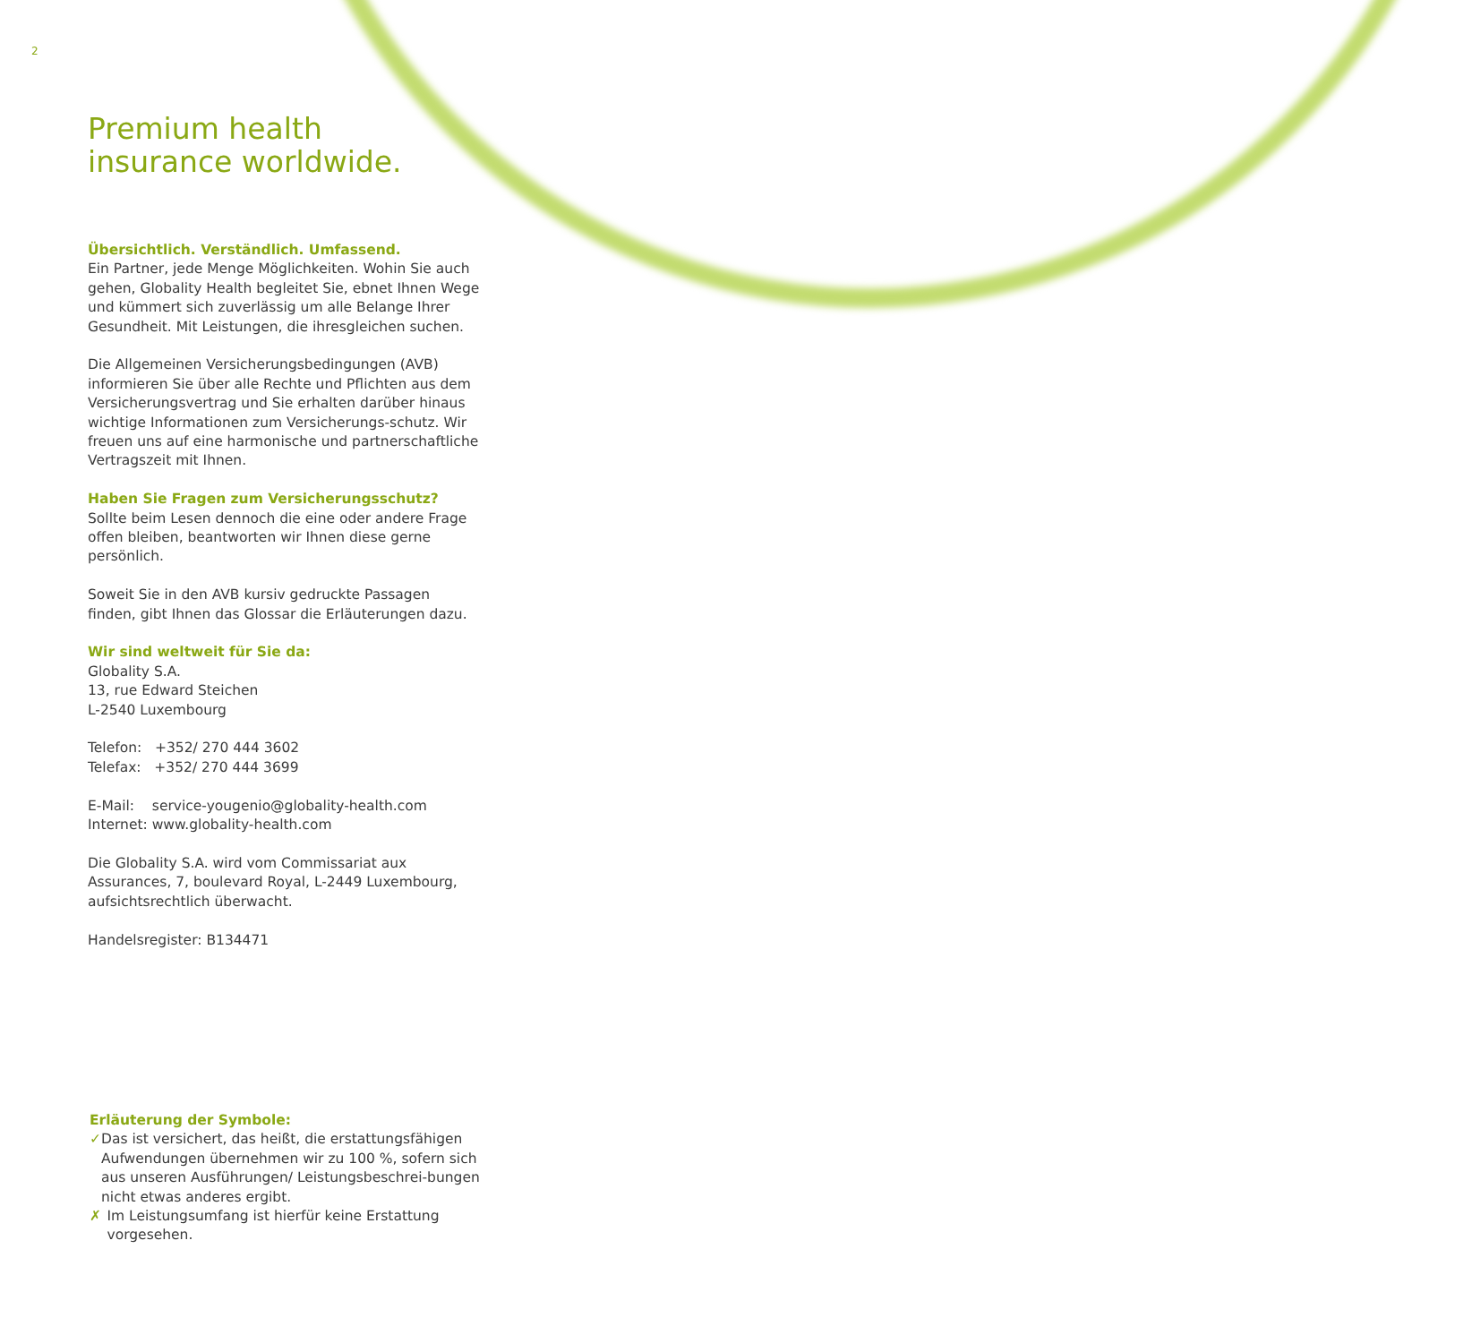2
Premium health
insurance worldwide.
Übersichtlich. Verständlich. Umfassend.
Ein Partner, jede Menge Möglichkeiten. Wohin Sie auch gehen, Globality Health begleitet Sie, ebnet Ihnen Wege und kümmert sich zuverlässig um alle Belange Ihrer Gesundheit. Mit Leistungen, die ihresgleichen suchen.
Die Allgemeinen Versicherungsbedingungen (AVB) informieren Sie über alle Rechte und Pflichten aus dem Versicherungsvertrag und Sie erhalten darüber hinaus wichtige Informationen zum Versicherungs-schutz. Wir freuen uns auf eine harmonische und partnerschaftliche Vertragszeit mit Ihnen.
Haben Sie Fragen zum Versicherungsschutz?
Sollte beim Lesen dennoch die eine oder andere Frage offen bleiben, beantworten wir Ihnen diese gerne persönlich.
Soweit Sie in den AVB kursiv gedruckte Passagen finden, gibt Ihnen das Glossar die Erläuterungen dazu.
Wir sind weltweit für Sie da:
Globality S.A.
13, rue Edward Steichen
L-2540 Luxembourg
Telefon: +352/ 270 444 3602
Telefax: +352/ 270 444 3699
E-Mail: service-yougenio@globality-health.com
Internet: www.globality-health.com
Die Globality S.A. wird vom Commissariat aux Assurances, 7, boulevard Royal, L-2449 Luxembourg, aufsichtsrechtlich überwacht.
Handelsregister: B134471
Erläuterung der Symbole:
✓ Das ist versichert, das heißt, die erstattungsfähigen Aufwendungen übernehmen wir zu 100 %, sofern sich aus unseren Ausführungen/ Leistungsbeschrei-bungen nicht etwas anderes ergibt.
✗ Im Leistungsumfang ist hierfür keine Erstattung vorgesehen.